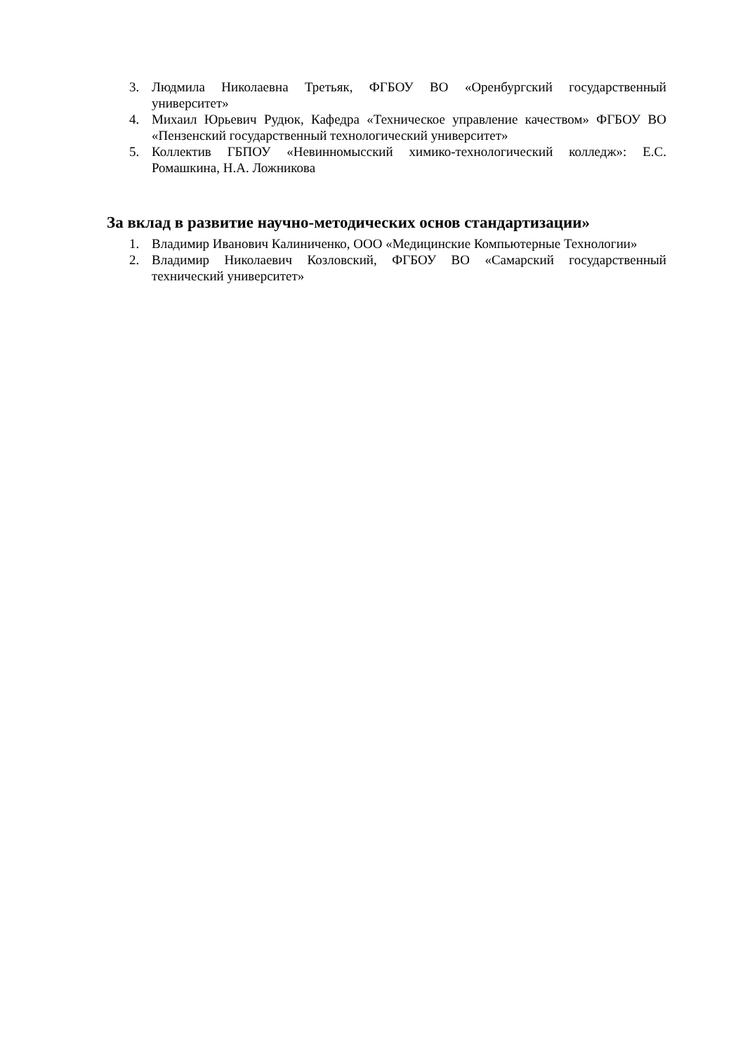3. Людмила Николаевна Третьяк, ФГБОУ ВО «Оренбургский государственный университет»
4. Михаил Юрьевич Рудюк, Кафедра «Техническое управление качеством» ФГБОУ ВО «Пензенский государственный технологический университет»
5. Коллектив ГБПОУ «Невинномысский химико-технологический колледж»: Е.С. Ромашкина, Н.А. Ложникова
За вклад в развитие научно-методических основ стандартизации»
1. Владимир Иванович Калиниченко, ООО «Медицинские Компьютерные Технологии»
2. Владимир Николаевич Козловский, ФГБОУ ВО «Самарский государственный технический университет»